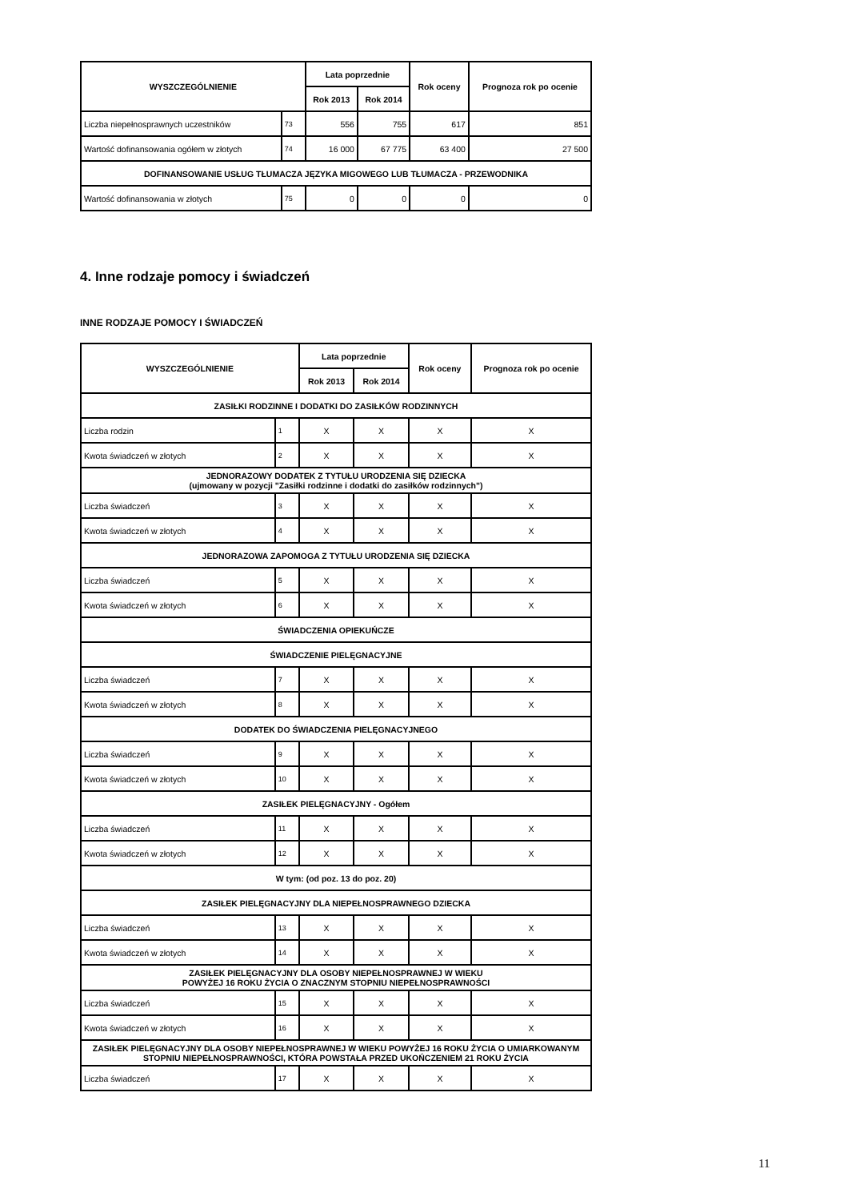| WYSZCZEGÓLNIENIE | | Lata poprzednie | | Rok oceny | Prognoza rok po ocenie |
| --- | --- | --- | --- | --- | --- |
| | | Rok 2013 | Rok 2014 | | |
| Liczba niepełnosprawnych uczestników | 73 | 556 | 755 | 617 | 851 |
| Wartość dofinansowania ogółem w złotych | 74 | 16 000 | 67 775 | 63 400 | 27 500 |
| DOFINANSOWANIE USŁUG TŁUMACZA JĘZYKA MIGOWEGO LUB TŁUMACZA - PRZEWODNIKA | | | | | |
| Wartość dofinansowania w złotych | 75 | 0 | 0 | 0 | 0 |
4. Inne rodzaje pomocy i świadczeń
INNE RODZAJE POMOCY I ŚWIADCZEŃ
| WYSZCZEGÓLNIENIE | | Lata poprzednie | | Rok oceny | Prognoza rok po ocenie |
| --- | --- | --- | --- | --- | --- |
| | | Rok 2013 | Rok 2014 | | |
| ZASIŁKI RODZINNE I DODATKI DO ZASIŁKÓW RODZINNYCH | | | | | |
| Liczba rodzin | 1 | X | X | X | X |
| Kwota świadczeń w złotych | 2 | X | X | X | X |
| JEDNORAZOWY DODATEK Z TYTUŁU URODZENIA SIĘ DZIECKA (ujmowany w pozycji "Zasiłki rodzinne i dodatki do zasiłków rodzinnych") | | | | | |
| Liczba świadczeń | 3 | X | X | X | X |
| Kwota świadczeń w złotych | 4 | X | X | X | X |
| JEDNORAZOWA ZAPOMOGA Z TYTUŁU URODZENIA SIĘ DZIECKA | | | | | |
| Liczba świadczeń | 5 | X | X | X | X |
| Kwota świadczeń w złotych | 6 | X | X | X | X |
| ŚWIADCZENIA OPIEKUŃCZE | | | | | |
| ŚWIADCZENIE PIELĘGNACYJNE | | | | | |
| Liczba świadczeń | 7 | X | X | X | X |
| Kwota świadczeń w złotych | 8 | X | X | X | X |
| DODATEK DO ŚWIADCZENIA PIELĘGNACYJNEGO | | | | | |
| Liczba świadczeń | 9 | X | X | X | X |
| Kwota świadczeń w złotych | 10 | X | X | X | X |
| ZASIŁEK PIELĘGNACYJNY - Ogółem | | | | | |
| Liczba świadczeń | 11 | X | X | X | X |
| Kwota świadczeń w złotych | 12 | X | X | X | X |
| W tym: (od poz. 13 do poz. 20) | | | | | |
| ZASIŁEK PIELĘGNACYJNY DLA NIEPEŁNOSPRAWNEGO DZIECKA | | | | | |
| Liczba świadczeń | 13 | X | X | X | X |
| Kwota świadczeń w złotych | 14 | X | X | X | X |
| ZASIŁEK PIELĘGNACYJNY DLA OSOBY NIEPEŁNOSPRAWNEJ W WIEKU POWYŻEJ 16 ROKU ŻYCIA O ZNACZNYM STOPNIU NIEPEŁNOSPRAWNOŚCI | | | | | |
| Liczba świadczeń | 15 | X | X | X | X |
| Kwota świadczeń w złotych | 16 | X | X | X | X |
| ZASIŁEK PIELĘGNACYJNY DLA OSOBY NIEPEŁNOSPRAWNEJ W WIEKU POWYŻEJ 16 ROKU ŻYCIA O UMIARKOWANYM STOPNIU NIEPEŁNOSPRAWNOŚCI, KTÓRA POWSTAŁA PRZED UKOŃCZENIEM 21 ROKU ŻYCIA | | | | | |
| Liczba świadczeń | 17 | X | X | X | X |
11